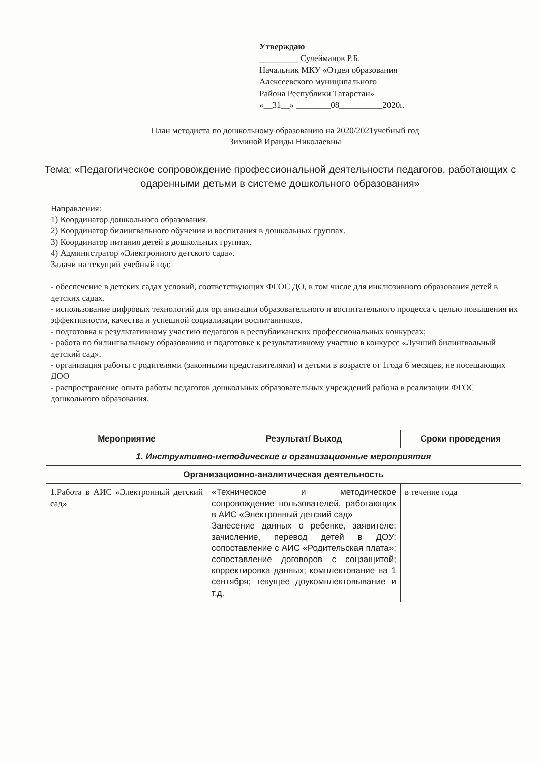Утверждаю
_________ Сулейманов Р.Б.
Начальник МКУ «Отдел образования
Алексеевского муниципального
Района Республики Татарстан»
«__31__» ________08__________2020г.
План методиста по дошкольному образованию на 2020/2021учебный год
Зиминой Ираиды Николаевны
Тема: «Педагогическое сопровождение профессиональной деятельности педагогов, работающих с одаренными детьми в системе дошкольного образования»
Направления:
1) Координатор дошкольного образования.
2) Координатор билингвального обучения и воспитания в дошкольных группах.
3) Координатор питания детей в дошкольных группах.
4) Администратор «Электронного детского сада».
Задачи на текущий учебный год:
- обеспечение в детских садах условий, соответствующих ФГОС ДО, в том числе для инклюзивного образования детей в детских садах.
- использование цифровых технологий для организации образовательного и воспитательного процесса с целью повышения их эффективности, качества и успешной социализации воспитанников.
- подготовка к результативному участию педагогов в республиканских профессиональных конкурсах;
- работа по билингвальному образованию и подготовке к результативному участию в конкурсе «Лучший билингвальный детский сад».
- организация работы с родителями (законными представителями) и детьми в возрасте от 1года 6 месяцев, не посещающих ДОО
- распространение опыта работы педагогов дошкольных образовательных учреждений района в реализации ФГОС дошкольного образования.
| Мероприятие | Результат/ Выход | Сроки проведения |
| --- | --- | --- |
| 1. Инструктивно-методические и организационные мероприятия | | |
| Организационно-аналитическая деятельность | | |
| 1.Работа в АИС «Электронный детский сад» | «Техническое и методическое сопровождение пользователей, работающих в АИС «Электронный детский сад» Занесение данных о ребенке, заявителе; зачисление, перевод детей в ДОУ; сопоставление с АИС «Родительская плата»; сопоставление договоров с соцзащитой; корректировка данных; комплектование на 1 сентября; текущее доукомплектовывание и т.д. | в течение года |